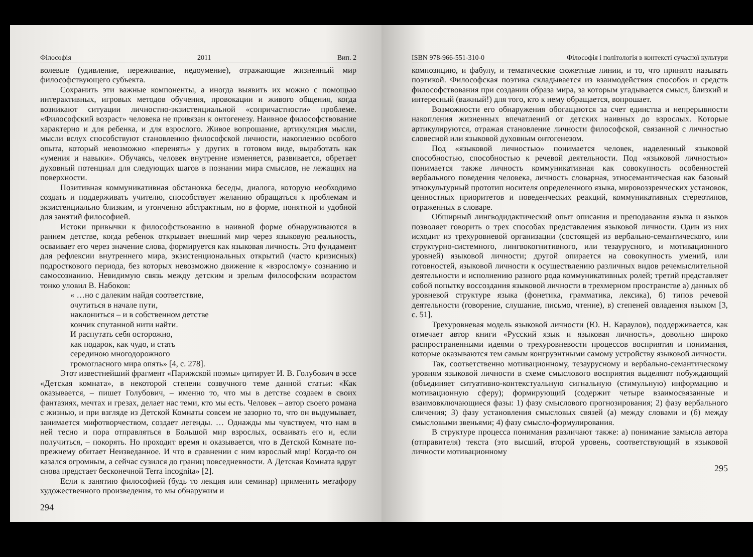Філософія 2011 Вип. 2
волевые (удивление, переживание, недоумение), отражающие жизненный мир философствующего субъекта.
Сохранить эти важные компоненты, а иногда выявить их можно с помощью интерактивных, игровых методов обучения, провокации и живого общения, когда возникают ситуации личностно-экзистенциальной «сопричастности» проблеме. «Философский возраст» человека не привязан к онтогенезу. Наивное философствование характерно и для ребенка, и для взрослого. Живое вопрошание, артикуляция мысли, мысли вслух способствуют становлению философской личности, накоплению особого опыта, который невозможно «перенять» у других в готовом виде, выработать как «умения и навыки». Обучаясь, человек внутренне изменяется, развивается, обретает духовный потенциал для следующих шагов в познании мира смыслов, не лежащих на поверхности.
Позитивная коммуникативная обстановка беседы, диалога, которую необходимо создать и поддерживать учителю, способствует желанию обращаться к проблемам и экзистенциально близким, и утонченно абстрактным, но в форме, понятной и удобной для занятий философией.
Истоки привычки к философствованию в наивной форме обнаруживаются в раннем детстве, когда ребенок открывает внешний мир через языковую реальность, осваивает его через значение слова, формируется как языковая личность. Это фундамент для рефлексии внутреннего мира, экзистенциональных открытий (часто кризисных) подросткового периода, без которых невозможно движение к «взрослому» сознанию и самосознанию. Невидимую связь между детским и зрелым философским возрастом тонко уловил В. Набоков:
« …но с далеким найдя соответствие,
очутиться в начале пути,
наклониться – и в собственном детстве
кончик спутанной нити найти.
И распутать себя осторожно,
как подарок, как чудо, и стать
серединою многодорожного
громогласного мира опять» [4, с. 278].
Этот известнейший фрагмент «Парижской поэмы» цитирует И. В. Голубович в эссе «Детская комната», в некоторой степени созвучного теме данной статьи: «Как оказывается, – пишет Голубович, – именно то, что мы в детстве создаем в своих фантазиях, мечтах и грезах, делает нас теми, кто мы есть. Человек – автор своего романа с жизнью, и при взгляде из Детской Комнаты совсем не зазорно то, что он выдумывает, занимается мифотворчеством, создает легенды. … Однажды мы чувствуем, что нам в ней тесно и пора отправляться в Большой мир взрослых, осваивать его и, если получиться, – покорять. Но проходит время и оказывается, что в Детской Комнате по-прежнему обитает Неизведанное. И что в сравнении с ним взрослый мир! Когда-то он казался огромным, а сейчас сузился до границ повседневности. А Детская Комната вдруг снова предстает бесконечной Terra incognita» [2].
Если к занятию философией (будь то лекция или семинар) применить метафору художественного произведения, то мы обнаружим и
294
ISBN 978-966-551-310-0 Філософія і політологія в контексті сучасної культури
композицию, и фабулу, и тематические сюжетные линии, и то, что принято называть поэтикой. Философская поэтика складывается из взаимодействия способов и средств философствования при создании образа мира, за которым угадывается смысл, близкий и интересный (важный!) для того, кто к нему обращается, вопрошает.
Возможности его обнаружения обогащаются за счет единства и непрерывности накопления жизненных впечатлений от детских наивных до взрослых. Которые артикулируются, отражая становление личности философской, связанной с личностью словесной или языковой духовным онтогенезом.
Под «языковой личностью» понимается человек, наделенный языковой способностью, способностью к речевой деятельности. Под «языковой личностью» понимается также личность коммуникативная как совокупность особенностей вербального поведения человека, личность словарная, этносемантическая как базовый этнокультурный прототип носителя определенного языка, мировоззренческих установок, ценностных приоритетов и поведенческих реакций, коммуникативных стереотипов, отраженных в словаре.
Обширный лингводидактический опыт описания и преподавания языка и языков позволяет говорить о трех способах представления языковой личности. Один из них исходит из трехуровневой организации (состоящей из вербально-семантического, или структурно-системного, лингвокогнитивного, или тезаурусного, и мотивационного уровней) языковой личности; другой опирается на совокупность умений, или готовностей, языковой личности к осуществлению различных видов речемыслительной деятельности и исполнению разного рода коммуникативных ролей; третий представляет собой попытку воссоздания языковой личности в трехмерном пространстве а) данных об уровневой структуре языка (фонетика, грамматика, лексика), б) типов речевой деятельности (говорение, слушание, письмо, чтение), в) степеней овладения языком [3, с. 51].
Трехуровневая модель языковой личности (Ю. Н. Караулов), поддерживается, как отмечает автор книги «Русский язык и языковая личность», довольно широко распространенными идеями о трехуровневости процессов восприятия и понимания, которые оказываются тем самым конгруэнтными самому устройству языковой личности.
Так, соответственно мотивационному, тезаурусному и вербально-семантическому уровням языковой личности в схеме смыслового восприятия выделяют побуждающий (объединяет ситуативно-контекстуальную сигнальную (стимульную) информацию и мотивационную сферу); формирующий (содержит четыре взаимосвязанные и взаимовключающиеся фазы: 1) фазу смыслового прогнозирования; 2) фазу вербального сличения; 3) фазу установления смысловых связей (а) между словами и (б) между смысловыми звеньями; 4) фазу смысло-формулирования.
В структуре процесса понимания различают также: а) понимание замысла автора (отправителя) текста (это высший, второй уровень, соответствующий в языковой личности мотивационному
295